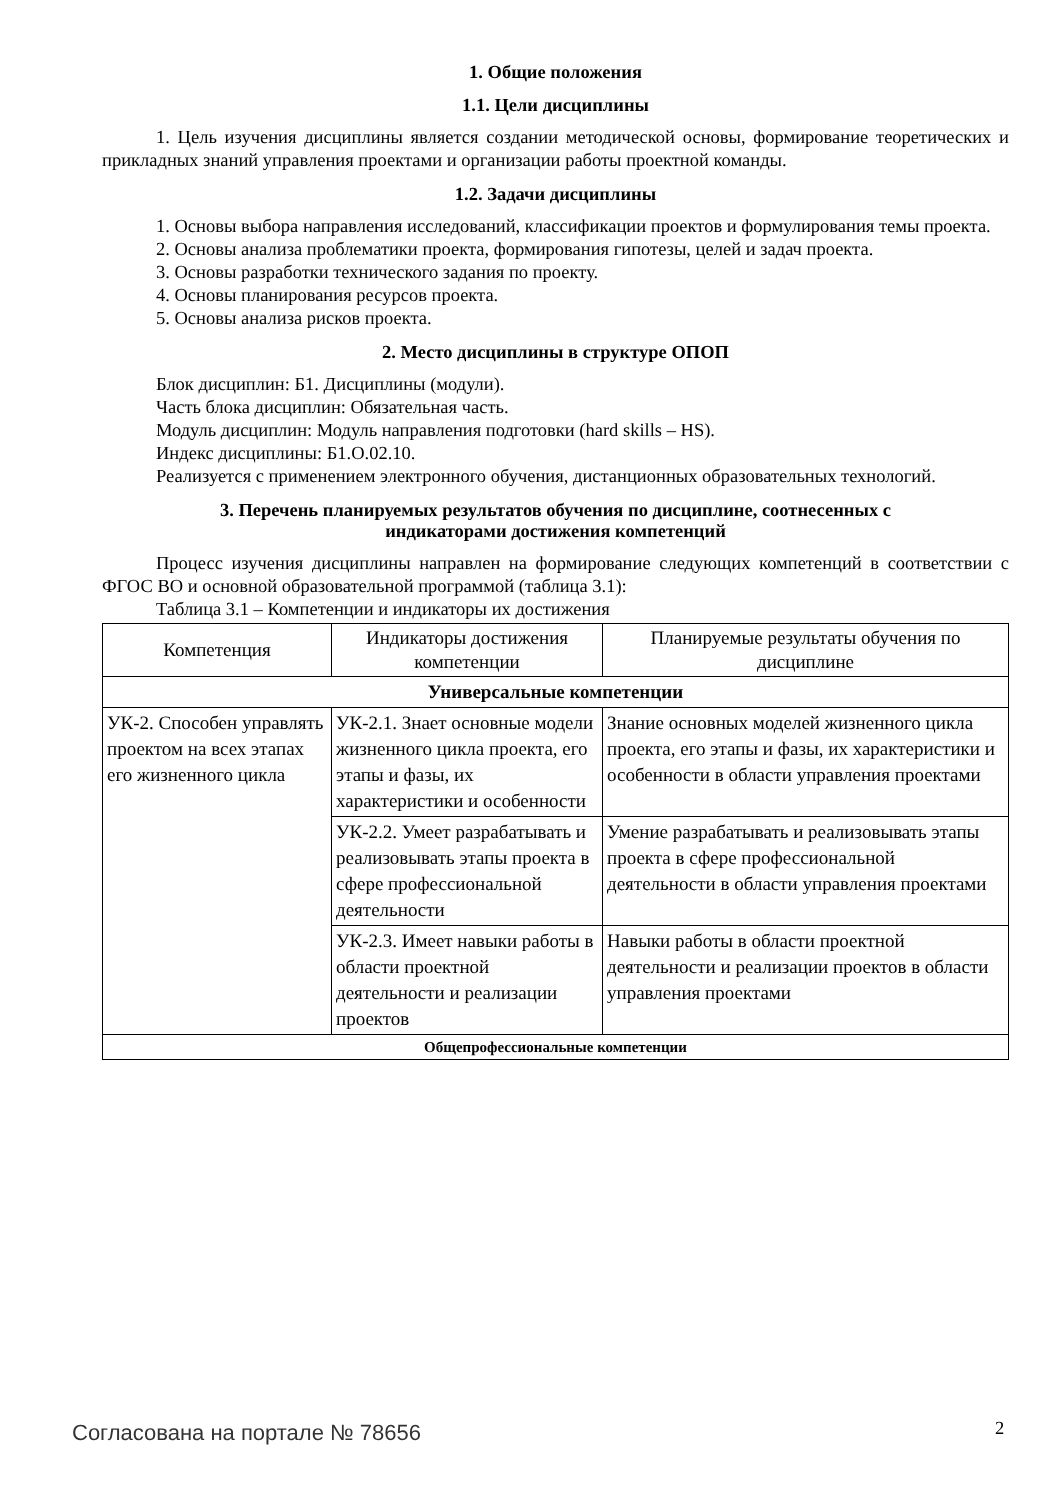1. Общие положения
1.1. Цели дисциплины
1. Цель изучения дисциплины является создании методической основы, формирование теоретических и прикладных знаний управления проектами и организации работы проектной команды.
1.2. Задачи дисциплины
1. Основы выбора направления исследований, классификации проектов и формулирования темы проекта.
2. Основы анализа проблематики проекта, формирования гипотезы, целей и задач проекта.
3. Основы разработки технического задания по проекту.
4. Основы планирования ресурсов проекта.
5. Основы анализа рисков проекта.
2. Место дисциплины в структуре ОПОП
Блок дисциплин: Б1. Дисциплины (модули).
Часть блока дисциплин: Обязательная часть.
Модуль дисциплин: Модуль направления подготовки (hard skills – HS).
Индекс дисциплины: Б1.О.02.10.
Реализуется с применением электронного обучения, дистанционных образовательных технологий.
3. Перечень планируемых результатов обучения по дисциплине, соотнесенных с
индикаторами достижения компетенций
Процесс изучения дисциплины направлен на формирование следующих компетенций в соответствии с ФГОС ВО и основной образовательной программой (таблица 3.1):
Таблица 3.1 – Компетенции и индикаторы их достижения
| Компетенция | Индикаторы достижения компетенции | Планируемые результаты обучения по дисциплине |
| --- | --- | --- |
| Универсальные компетенции | | |
| УК-2. Способен управлять проектом на всех этапах его жизненного цикла | УК-2.1. Знает основные модели жизненного цикла проекта, его этапы и фазы, их характеристики и особенности | Знание основных моделей жизненного цикла проекта, его этапы и фазы, их характеристики и особенности в области управления проектами |
| | УК-2.2. Умеет разрабатывать и реализовывать этапы проекта в сфере профессиональной деятельности | Умение разрабатывать и реализовывать этапы проекта в сфере профессиональной деятельности в области управления проектами |
| | УК-2.3. Имеет навыки работы в области проектной деятельности и реализации проектов | Навыки работы в области проектной деятельности и реализации проектов в области управления проектами |
| Общепрофессиональные компетенции | | |
Согласована на портале № 78656 2